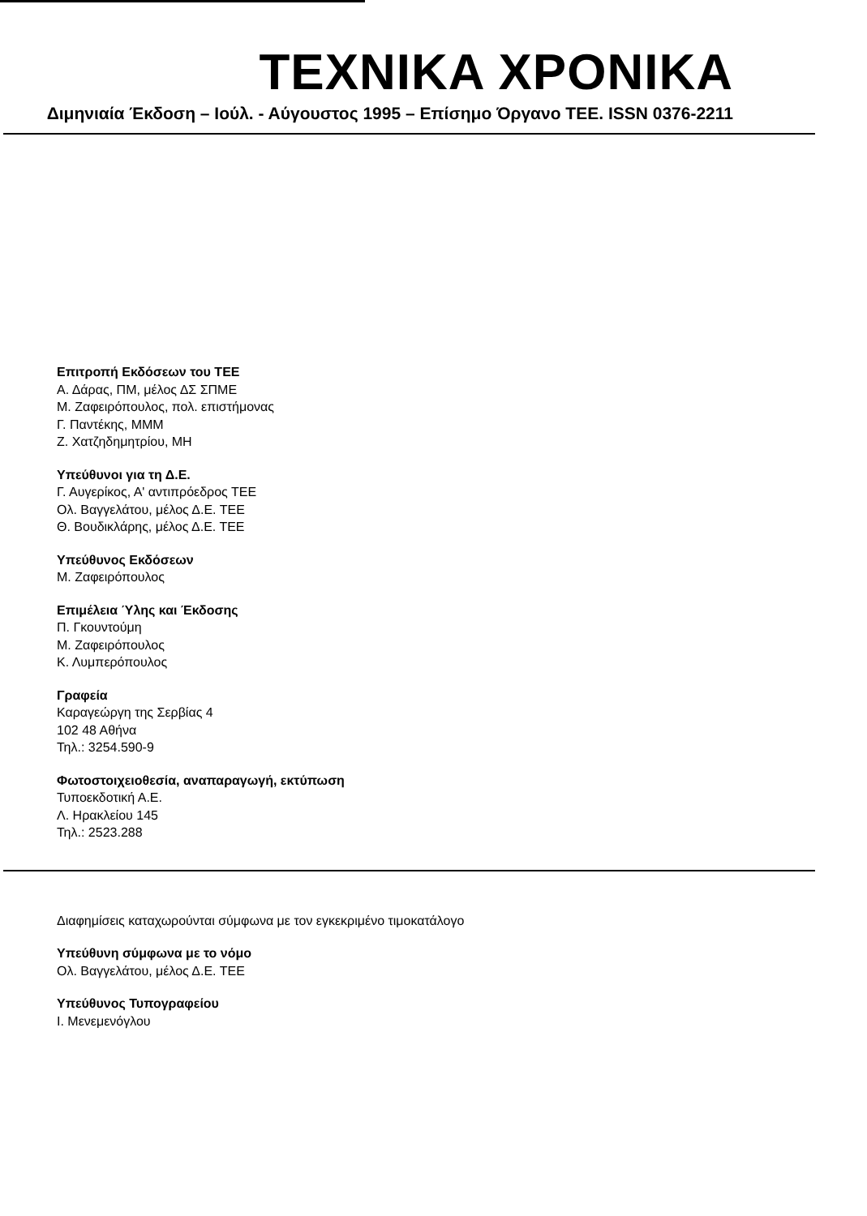TEXNIKA XPONIKA
Διμηνιαία Έκδοση – Ιούλ. - Αύγουστος 1995 – Επίσημο Όργανο ΤΕΕ. ISSN 0376-2211
Επιτροπή Εκδόσεων του ΤΕΕ
Α. Δάρας, ΠΜ, μέλος ΔΣ ΣΠΜΕ
Μ. Ζαφειρόπουλος, πολ. επιστήμονας
Γ. Παντέκης, ΜΜΜ
Ζ. Χατζηδημητρίου, ΜΗ
Υπεύθυνοι για τη Δ.Ε.
Γ. Αυγερίκος, Α' αντιπρόεδρος ΤΕΕ
Ολ. Βαγγελάτου, μέλος Δ.Ε. ΤΕΕ
Θ. Βουδικλάρης, μέλος Δ.Ε. ΤΕΕ
Υπεύθυνος Εκδόσεων
Μ. Ζαφειρόπουλος
Επιμέλεια Ύλης και Έκδοσης
Π. Γκουντούμη
Μ. Ζαφειρόπουλος
Κ. Λυμπερόπουλος
Γραφεία
Καραγεώργη της Σερβίας 4
102 48 Αθήνα
Τηλ.: 3254.590-9
Φωτοστοιχειοθεσία, αναπαραγωγή, εκτύπωση
Τυποεκδοτική Α.Ε.
Λ. Ηρακλείου 145
Τηλ.: 2523.288
Διαφημίσεις καταχωρούνται σύμφωνα με τον εγκεκριμένο τιμοκατάλογο
Υπεύθυνη σύμφωνα με το νόμο
Ολ. Βαγγελάτου, μέλος Δ.Ε. ΤΕΕ
Υπεύθυνος Τυπογραφείου
Ι. Μενεμενόγλου